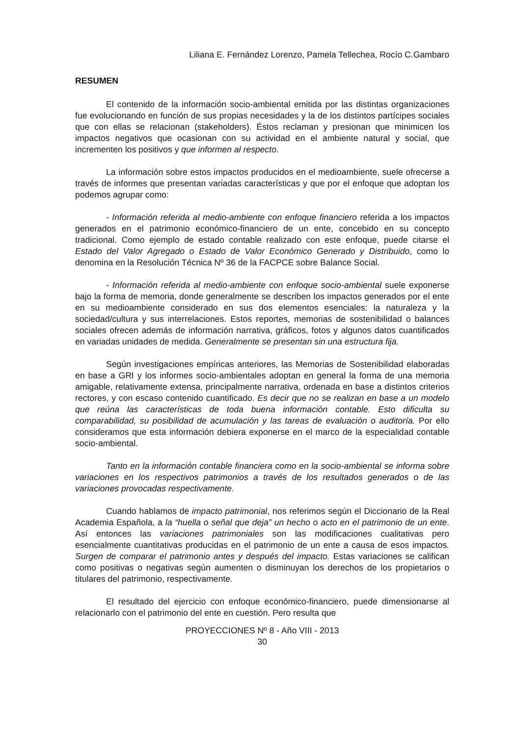Liliana E. Fernández Lorenzo, Pamela Tellechea, Rocío C.Gambaro
RESUMEN
El contenido de la información socio-ambiental emitida por las distintas organizaciones fue evolucionando en función de sus propias necesidades y la de los distintos partícipes sociales que con ellas se relacionan (stakeholders). Éstos reclaman y presionan que minimicen los impactos negativos que ocasionan con su actividad en el ambiente natural y social, que incrementen los positivos y que informen al respecto.
La información sobre estos impactos producidos en el medioambiente, suele ofrecerse a través de informes que presentan variadas características y que por el enfoque que adoptan los podemos agrupar como:
- Información referida al medio-ambiente con enfoque financiero referida a los impactos generados en el patrimonio económico-financiero de un ente, concebido en su concepto tradicional. Como ejemplo de estado contable realizado con este enfoque, puede citarse el Estado del Valor Agregado o Estado de Valor Económico Generado y Distribuido, como lo denomina en la Resolución Técnica Nº 36 de la FACPCE sobre Balance Social.
- Información referida al medio-ambiente con enfoque socio-ambiental suele exponerse bajo la forma de memoria, donde generalmente se describen los impactos generados por el ente en su medioambiente considerado en sus dos elementos esenciales: la naturaleza y la sociedad/cultura y sus interrelaciones. Estos reportes, memorias de sostenibilidad o balances sociales ofrecen además de información narrativa, gráficos, fotos y algunos datos cuantificados en variadas unidades de medida. Generalmente se presentan sin una estructura fija.
Según investigaciones empíricas anteriores, las Memorias de Sostenibilidad elaboradas en base a GRI y los informes socio-ambientales adoptan en general la forma de una memoria amigable, relativamente extensa, principalmente narrativa, ordenada en base a distintos criterios rectores, y con escaso contenido cuantificado. Es decir que no se realizan en base a un modelo que reúna las características de toda buena información contable. Esto dificulta su comparabilidad, su posibilidad de acumulación y las tareas de evaluación o auditoría. Por ello consideramos que esta información debiera exponerse en el marco de la especialidad contable socio-ambiental.
Tanto en la información contable financiera como en la socio-ambiental se informa sobre variaciones en los respectivos patrimonios a través de los resultados generados o de las variaciones provocadas respectivamente.
Cuando hablamos de impacto patrimonial, nos referimos según el Diccionario de la Real Academia Española, a la “huella o señal que deja” un hecho o acto en el patrimonio de un ente. Así entonces las variaciones patrimoniales son las modificaciones cualitativas pero esencialmente cuantitativas producidas en el patrimonio de un ente a causa de esos impactos. Surgen de comparar el patrimonio antes y después del impacto. Estas variaciones se califican como positivas o negativas según aumenten o disminuyan los derechos de los propietarios o titulares del patrimonio, respectivamente.
El resultado del ejercicio con enfoque económico-financiero, puede dimensionarse al relacionarlo con el patrimonio del ente en cuestión. Pero resulta que
PROYECCIONES Nº 8 - Año VIII - 2013
30